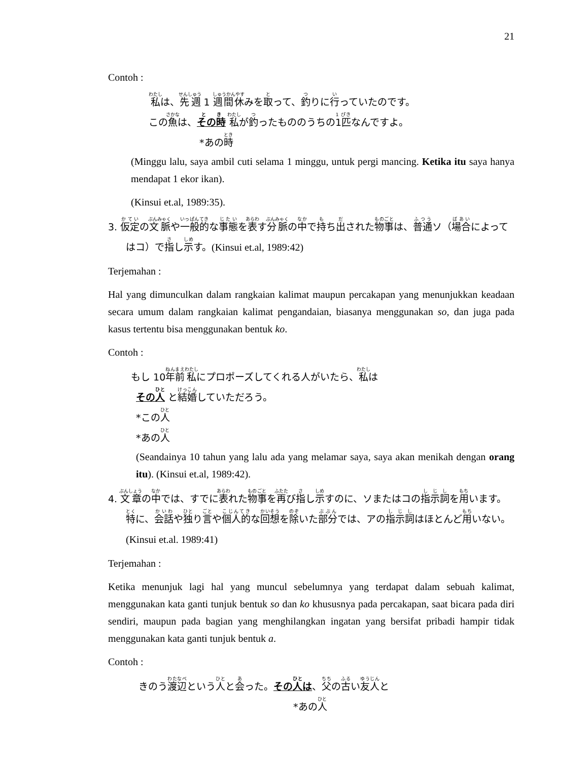21
Contoh :
私は、先週 1 週間休みを取って、釣りに行っていたのです。
この魚は、その時 私が釣ったもののうちの1匹なんですよ。
*あの時
(Minggu lalu, saya ambil cuti selama 1 minggu, untuk pergi mancing. Ketika itu saya hanya mendapat 1 ekor ikan).
(Kinsui et.al, 1989:35).
3. 仮定の文脈や一般的な事態を表す分脈の中で持ち出された物事は、普通ソ（場合によってはコ）で指し示す。(Kinsui et.al, 1989:42)
Terjemahan :
Hal yang dimunculkan dalam rangkaian kalimat maupun percakapan yang menunjukkan keadaan secara umum dalam rangkaian kalimat pengandaian, biasanya menggunakan so, dan juga pada kasus tertentu bisa menggunakan bentuk ko.
Contoh :
もし 10年前私にプロポーズしてくれる人がいたら、私は
その人 と結婚していただろう。
*この人
*あの人
(Seandainya 10 tahun yang lalu ada yang melamar saya, saya akan menikah dengan orang itu). (Kinsui et.al, 1989:42).
4. 文章の中では、すでに表れた物事を再び指し示すのに、ソまたはコの指示詞を用います。特に、会話や独り言や個人的な回想を除いた部分では、アの指示詞はほとんど用いない。(Kinsui et.al. 1989:41)
Terjemahan :
Ketika menunjuk lagi hal yang muncul sebelumnya yang terdapat dalam sebuah kalimat, menggunakan kata ganti tunjuk bentuk so dan ko khususnya pada percakapan, saat bicara pada diri sendiri, maupun pada bagian yang menghilangkan ingatan yang bersifat pribadi hampir tidak menggunakan kata ganti tunjuk bentuk a.
Contoh :
きのう渡辺という人と会った。その人は、父の古い友人と
*あの人